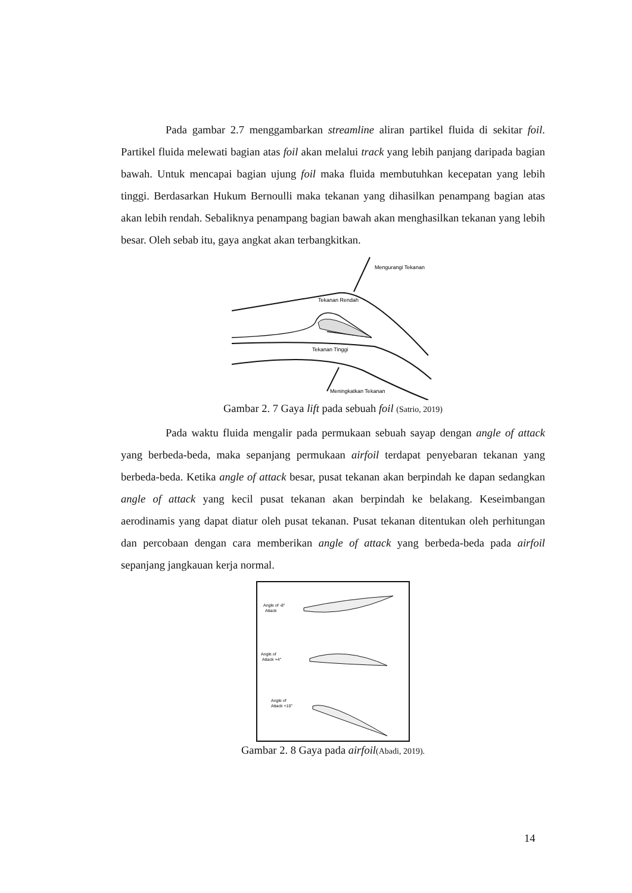Pada gambar 2.7 menggambarkan streamline aliran partikel fluida di sekitar foil. Partikel fluida melewati bagian atas foil akan melalui track yang lebih panjang daripada bagian bawah. Untuk mencapai bagian ujung foil maka fluida membutuhkan kecepatan yang lebih tinggi. Berdasarkan Hukum Bernoulli maka tekanan yang dihasilkan penampang bagian atas akan lebih rendah. Sebaliknya penampang bagian bawah akan menghasilkan tekanan yang lebih besar. Oleh sebab itu, gaya angkat akan terbangkitkan.
Mengurangi Tekanan
Tekanan Rendah
Tekanan Tinggi
Meningkatkan Tekanan
Gambar 2. 7 Gaya lift pada sebuah foil (Satrio, 2019)
Pada waktu fluida mengalir pada permukaan sebuah sayap dengan angle of attack yang berbeda-beda, maka sepanjang permukaan airfoil terdapat penyebaran tekanan yang berbeda-beda. Ketika angle of attack besar, pusat tekanan akan berpindah ke dapan sedangkan angle of attack yang kecil pusat tekanan akan berpindah ke belakang. Keseimbangan aerodinamis yang dapat diatur oleh pusat tekanan. Pusat tekanan ditentukan oleh perhitungan dan percobaan dengan cara memberikan angle of attack yang berbeda-beda pada airfoil sepanjang jangkauan kerja normal.
Angle of -8°
Attack
Angle of
Attack +4°
Angle of
Attack +10°
Gambar 2. 8 Gaya pada airfoil(Abadi, 2019).
14